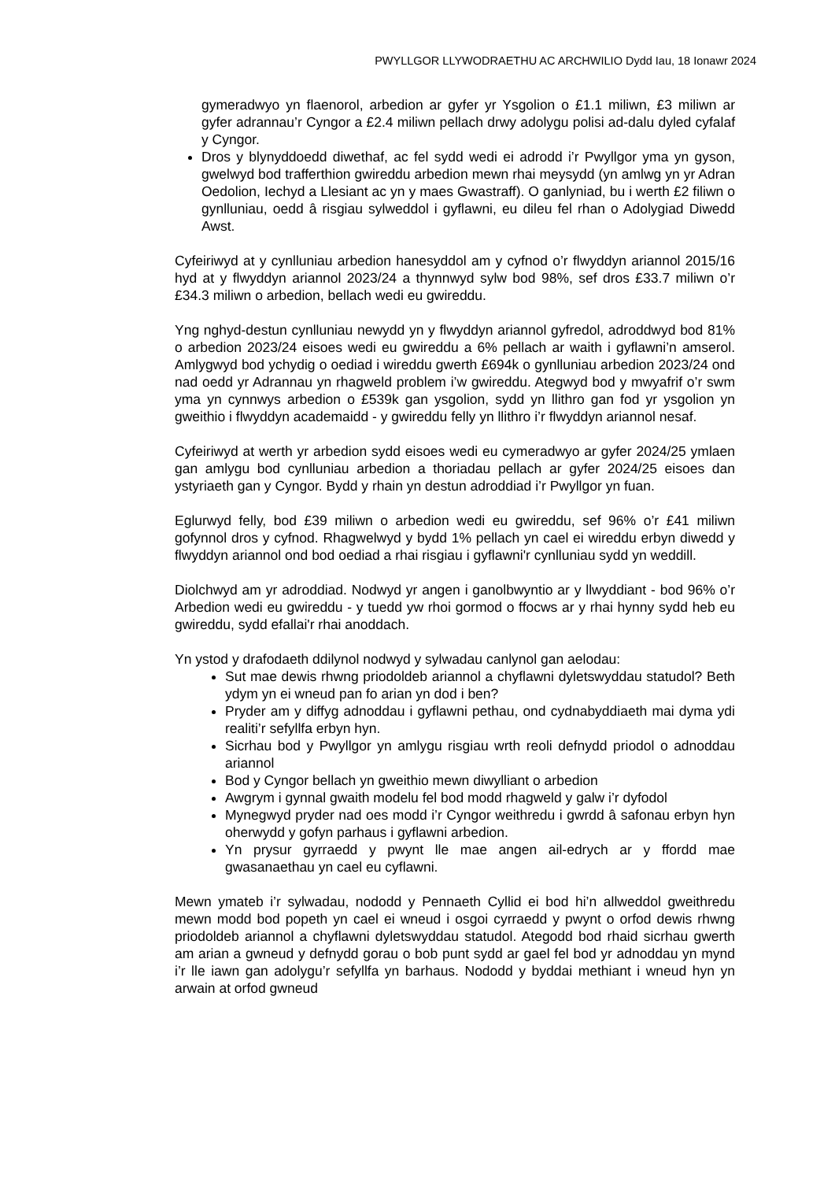PWYLLGOR LLYWODRAETHU AC ARCHWILIO Dydd Iau, 18 Ionawr 2024
gymeradwyo yn flaenorol, arbedion ar gyfer yr Ysgolion o £1.1 miliwn, £3 miliwn ar gyfer adrannau’r Cyngor a £2.4 miliwn pellach drwy adolygu polisi ad-dalu dyled cyfalaf y Cyngor.
Dros y blynyddoedd diwethaf, ac fel sydd wedi ei adrodd i’r Pwyllgor yma yn gyson, gwelwyd bod trafferthion gwireddu arbedion mewn rhai meysydd (yn amlwg yn yr Adran Oedolion, Iechyd a Llesiant ac yn y maes Gwastraff). O ganlyniad, bu i werth £2 filiwn o gynlluniau, oedd â risgiau sylweddol i gyflawni, eu dileu fel rhan o Adolygiad Diwedd Awst.
Cyfeiriwyd at y cynlluniau arbedion hanesyddol am y cyfnod o’r flwyddyn ariannol 2015/16 hyd at y flwyddyn ariannol 2023/24 a thynnwyd sylw bod 98%, sef dros £33.7 miliwn o’r £34.3 miliwn o arbedion, bellach wedi eu gwireddu.
Yng nghyd-destun cynlluniau newydd yn y flwyddyn ariannol gyfredol, adroddwyd bod 81% o arbedion 2023/24 eisoes wedi eu gwireddu a 6% pellach ar waith i gyflawni’n amserol. Amlygwyd bod ychydig o oediad i wireddu gwerth £694k o gynlluniau arbedion 2023/24 ond nad oedd yr Adrannau yn rhagweld problem i’w gwireddu. Ategwyd bod y mwyafrif o’r swm yma yn cynnwys arbedion o £539k gan ysgolion, sydd yn llithro gan fod yr ysgolion yn gweithio i flwyddyn academaidd - y gwireddu felly yn llithro i’r flwyddyn ariannol nesaf.
Cyfeiriwyd at werth yr arbedion sydd eisoes wedi eu cymeradwyo ar gyfer 2024/25 ymlaen gan amlygu bod cynlluniau arbedion a thoriadau pellach ar gyfer 2024/25 eisoes dan ystyriaeth gan y Cyngor. Bydd y rhain yn destun adroddiad i’r Pwyllgor yn fuan.
Eglurwyd felly, bod £39 miliwn o arbedion wedi eu gwireddu, sef 96% o’r £41 miliwn gofynnol dros y cyfnod. Rhagwelwyd y bydd 1% pellach yn cael ei wireddu erbyn diwedd y flwyddyn ariannol ond bod oediad a rhai risgiau i gyflawni'r cynlluniau sydd yn weddill.
Diolchwyd am yr adroddiad. Nodwyd yr angen i ganolbwyntio ar y llwyddiant - bod 96% o’r Arbedion wedi eu gwireddu - y tuedd yw rhoi gormod o ffocws ar y rhai hynny sydd heb eu gwireddu, sydd efallai'r rhai anoddach.
Yn ystod y drafodaeth ddilynol nodwyd y sylwadau canlynol gan aelodau:
Sut mae dewis rhwng priodoldeb ariannol a chyflawni dyletswyddau statudol? Beth ydym yn ei wneud pan fo arian yn dod i ben?
Pryder am y diffyg adnoddau i gyflawni pethau, ond cydnabyddiaeth mai dyma ydi realiti’r sefyllfa erbyn hyn.
Sicrhau bod y Pwyllgor yn amlygu risgiau wrth reoli defnydd priodol o adnoddau ariannol
Bod y Cyngor bellach yn gweithio mewn diwylliant o arbedion
Awgrym i gynnal gwaith modelu fel bod modd rhagweld y galw i’r dyfodol
Mynegwyd pryder nad oes modd i’r Cyngor weithredu i gwrdd â safonau erbyn hyn oherwydd y gofyn parhaus i gyflawni arbedion.
Yn prysur gyrraedd y pwynt lle mae angen ail-edrych ar y ffordd mae gwasanaethau yn cael eu cyflawni.
Mewn ymateb i’r sylwadau, nododd y Pennaeth Cyllid ei bod hi’n allweddol gweithredu mewn modd bod popeth yn cael ei wneud i osgoi cyrraedd y pwynt o orfod dewis rhwng priodoldeb ariannol a chyflawni dyletswyddau statudol. Ategodd bod rhaid sicrhau gwerth am arian a gwneud y defnydd gorau o bob punt sydd ar gael fel bod yr adnoddau yn mynd i’r lle iawn gan adolygu’r sefyllfa yn barhaus. Nododd y byddai methiant i wneud hyn yn arwain at orfod gwneud